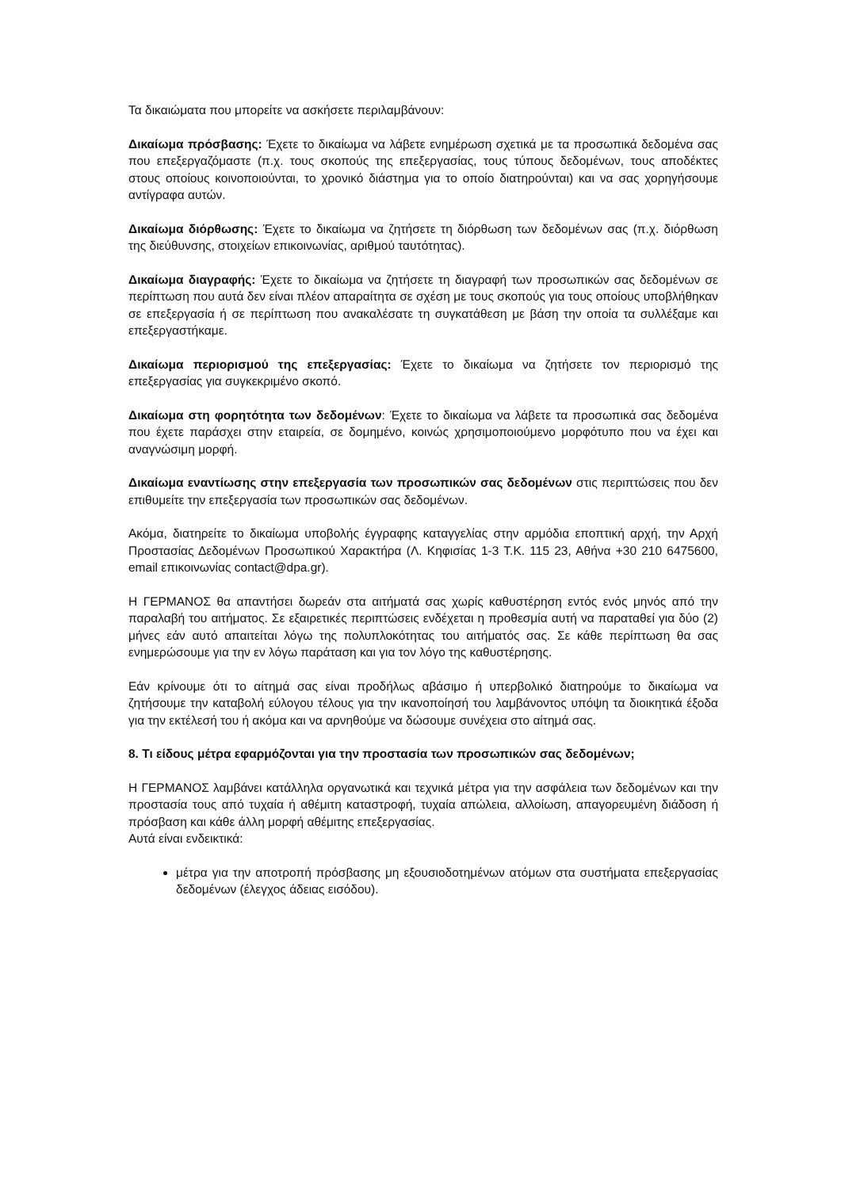Τα δικαιώματα που μπορείτε να ασκήσετε περιλαμβάνουν:
Δικαίωμα πρόσβασης: Έχετε το δικαίωμα να λάβετε ενημέρωση σχετικά με τα προσωπικά δεδομένα σας που επεξεργαζόμαστε (π.χ. τους σκοπούς της επεξεργασίας, τους τύπους δεδομένων, τους αποδέκτες στους οποίους κοινοποιούνται, το χρονικό διάστημα για το οποίο διατηρούνται) και να σας χορηγήσουμε αντίγραφα αυτών.
Δικαίωμα διόρθωσης: Έχετε το δικαίωμα να ζητήσετε τη διόρθωση των δεδομένων σας (π.χ. διόρθωση της διεύθυνσης, στοιχείων επικοινωνίας, αριθμού ταυτότητας).
Δικαίωμα διαγραφής: Έχετε το δικαίωμα να ζητήσετε τη διαγραφή των προσωπικών σας δεδομένων σε περίπτωση που αυτά δεν είναι πλέον απαραίτητα σε σχέση με τους σκοπούς για τους οποίους υποβλήθηκαν σε επεξεργασία ή σε περίπτωση που ανακαλέσατε τη συγκατάθεση με βάση την οποία τα συλλέξαμε και επεξεργαστήκαμε.
Δικαίωμα περιορισμού της επεξεργασίας: Έχετε το δικαίωμα να ζητήσετε τον περιορισμό της επεξεργασίας για συγκεκριμένο σκοπό.
Δικαίωμα στη φορητότητα των δεδομένων: Έχετε το δικαίωμα να λάβετε τα προσωπικά σας δεδομένα που έχετε παράσχει στην εταιρεία, σε δομημένο, κοινώς χρησιμοποιούμενο μορφότυπο που να έχει και αναγνώσιμη μορφή.
Δικαίωμα εναντίωσης στην επεξεργασία των προσωπικών σας δεδομένων στις περιπτώσεις που δεν επιθυμείτε την επεξεργασία των προσωπικών σας δεδομένων.
Ακόμα, διατηρείτε το δικαίωμα υποβολής έγγραφης καταγγελίας στην αρμόδια εποπτική αρχή, την Αρχή Προστασίας Δεδομένων Προσωπικού Χαρακτήρα (Λ. Κηφισίας 1-3 Τ.Κ. 115 23, Αθήνα +30 210 6475600, email επικοινωνίας contact@dpa.gr).
Η ΓΕΡΜΑΝΟΣ θα απαντήσει δωρεάν στα αιτήματά σας χωρίς καθυστέρηση εντός ενός μηνός από την παραλαβή του αιτήματος. Σε εξαιρετικές περιπτώσεις ενδέχεται η προθεσμία αυτή να παραταθεί για δύο (2) μήνες εάν αυτό απαιτείται λόγω της πολυπλοκότητας του αιτήματός σας. Σε κάθε περίπτωση θα σας ενημερώσουμε για την εν λόγω παράταση και για τον λόγο της καθυστέρησης.
Εάν κρίνουμε ότι το αίτημά σας είναι προδήλως αβάσιμο ή υπερβολικό διατηρούμε το δικαίωμα να ζητήσουμε την καταβολή εύλογου τέλους για την ικανοποίησή του λαμβάνοντος υπόψη τα διοικητικά έξοδα για την εκτέλεσή του ή ακόμα και να αρνηθούμε να δώσουμε συνέχεια στο αίτημά σας.
8. Τι είδους μέτρα εφαρμόζονται για την προστασία των προσωπικών σας δεδομένων;
Η ΓΕΡΜΑΝΟΣ λαμβάνει κατάλληλα οργανωτικά και τεχνικά μέτρα για την ασφάλεια των δεδομένων και την προστασία τους από τυχαία ή αθέμιτη καταστροφή, τυχαία απώλεια, αλλοίωση, απαγορευμένη διάδοση ή πρόσβαση και κάθε άλλη μορφή αθέμιτης επεξεργασίας.
Αυτά είναι ενδεικτικά:
μέτρα για την αποτροπή πρόσβασης μη εξουσιοδοτημένων ατόμων στα συστήματα επεξεργασίας δεδομένων (έλεγχος άδειας εισόδου).